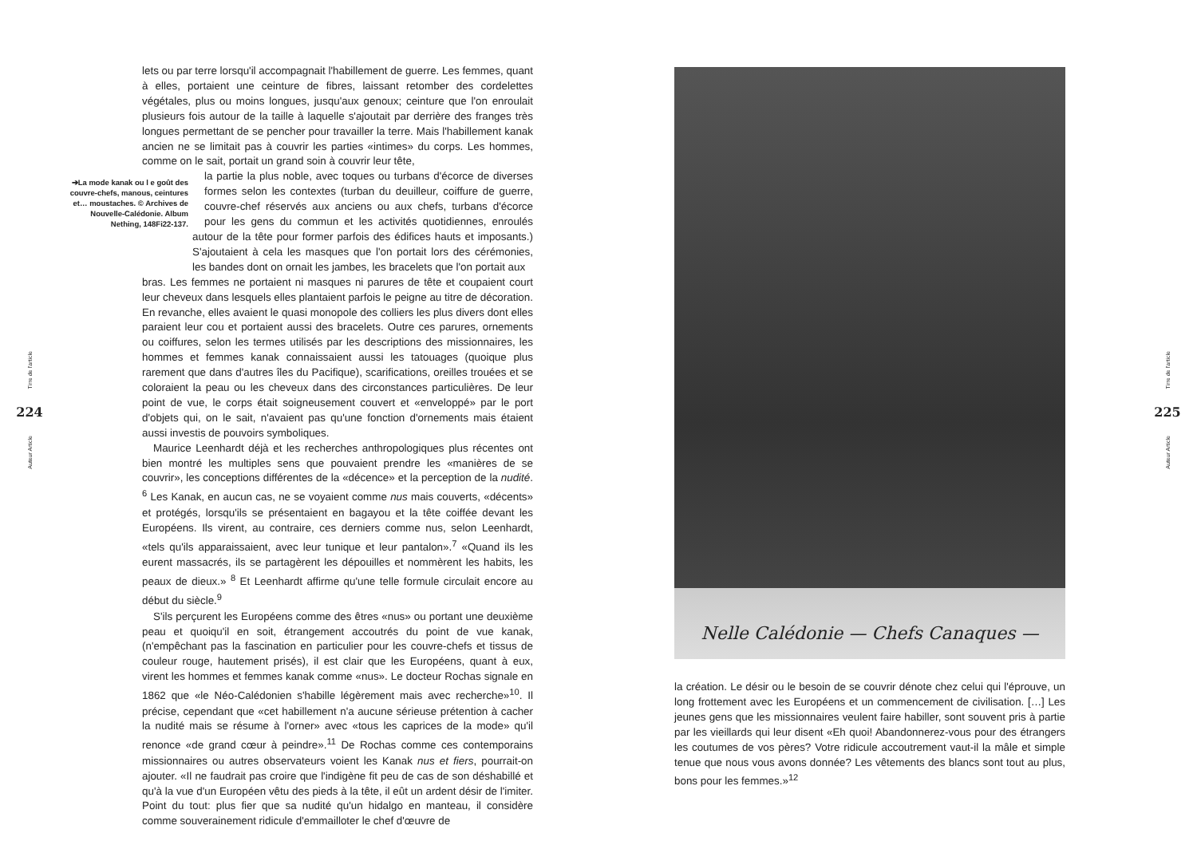Tirre de l'article
224
Auteur Article
lets ou par terre lorsqu'il accompagnait l'habillement de guerre. Les femmes, quant à elles, portaient une ceinture de fibres, laissant retomber des cordelettes végétales, plus ou moins longues, jusqu'aux genoux; ceinture que l'on enroulait plusieurs fois autour de la taille à laquelle s'ajoutait par derrière des franges très longues permettant de se pencher pour travailler la terre. Mais l'habillement kanak ancien ne se limitait pas à couvrir les parties «intimes» du corps. Les hommes, comme on le sait, portait un grand soin à couvrir leur tête,
➔La mode kanak ou l e goût des couvre-chefs, manous, ceintures et… moustaches. © Archives de Nouvelle-Calédonie. Album Nething, 148Fi22-137. la partie la plus noble, avec toques ou turbans d'écorce de diverses formes selon les contextes (turban du deuilleur, coiffure de guerre, couvre-chef réservés aux anciens ou aux chefs, turbans d'écorce pour les gens du commun et les activités quotidiennes, enroulés autour de la tête pour former parfois des édifices hauts et imposants.) S'ajoutaient à cela les masques que l'on portait lors des cérémonies, les bandes dont on ornait les jambes, les bracelets que l'on portait aux
bras. Les femmes ne portaient ni masques ni parures de tête et coupaient court leur cheveux dans lesquels elles plantaient parfois le peigne au titre de décoration. En revanche, elles avaient le quasi monopole des colliers les plus divers dont elles paraient leur cou et portaient aussi des bracelets. Outre ces parures, ornements ou coiffures, selon les termes utilisés par les descriptions des missionnaires, les hommes et femmes kanak connaissaient aussi les tatouages (quoique plus rarement que dans d'autres îles du Pacifique), scarifications, oreilles trouées et se coloraient la peau ou les cheveux dans des circonstances particulières. De leur point de vue, le corps était soigneusement couvert et «enveloppé» par le port d'objets qui, on le sait, n'avaient pas qu'une fonction d'ornements mais étaient aussi investis de pouvoirs symboliques.
Maurice Leenhardt déjà et les recherches anthropologiques plus récentes ont bien montré les multiples sens que pouvaient prendre les «manières de se couvrir», les conceptions différentes de la «décence» et la perception de la nudité. <sup>6</sup> Les Kanak, en aucun cas, ne se voyaient comme nus mais couverts, «décents» et protégés, lorsqu'ils se présentaient en bagayou et la tête coiffée devant les Européens. Ils virent, au contraire, ces derniers comme nus, selon Leenhardt, «tels qu'ils apparaissaient, avec leur tunique et leur pantalon».<sup>7</sup> «Quand ils les eurent massacrés, ils se partagèrent les dépouilles et nommèrent les habits, les peaux de dieux.» <sup>8</sup> Et Leenhardt affirme qu'une telle formule circulait encore au début du siècle.<sup>9</sup>
S'ils perçurent les Européens comme des êtres «nus» ou portant une deuxième peau et quoiqu'il en soit, étrangement accoutrés du point de vue kanak, (n'empêchant pas la fascination en particulier pour les couvre-chefs et tissus de couleur rouge, hautement prisés), il est clair que les Européens, quant à eux, virent les hommes et femmes kanak comme «nus». Le docteur Rochas signale en 1862 que «le Néo-Calédonien s'habille légèrement mais avec recherche»<sup>10</sup>. Il précise, cependant que «cet habillement n'a aucune sérieuse prétention à cacher la nudité mais se résume à l'orner» avec «tous les caprices de la mode» qu'il renonce «de grand cœur à peindre».<sup>11</sup> De Rochas comme ces contemporains missionnaires ou autres observateurs voient les Kanak nus et fiers, pourrait-on ajouter. «Il ne faudrait pas croire que l'indigène fit peu de cas de son déshabillé et qu'à la vue d'un Européen vêtu des pieds à la tête, il eût un ardent désir de l'imiter. Point du tout: plus fier que sa nudité qu'un hidalgo en manteau, il considère comme souverainement ridicule d'emmailloter le chef d'œuvre de
Nelle Calédonie — Chefs Canaques —
la création. Le désir ou le besoin de se couvrir dénote chez celui qui l'éprouve, un long frottement avec les Européens et un commencement de civilisation. […] Les jeunes gens que les missionnaires veulent faire habiller, sont souvent pris à partie par les vieillards qui leur disent «Eh quoi! Abandonnerez-vous pour des étrangers les coutumes de vos pères? Votre ridicule accoutrement vaut-il la mâle et simple tenue que nous vous avons donnée? Les vêtements des blancs sont tout au plus, bons pour les femmes.»<sup>12</sup>
Tirre de l'article
225
Auteur Article